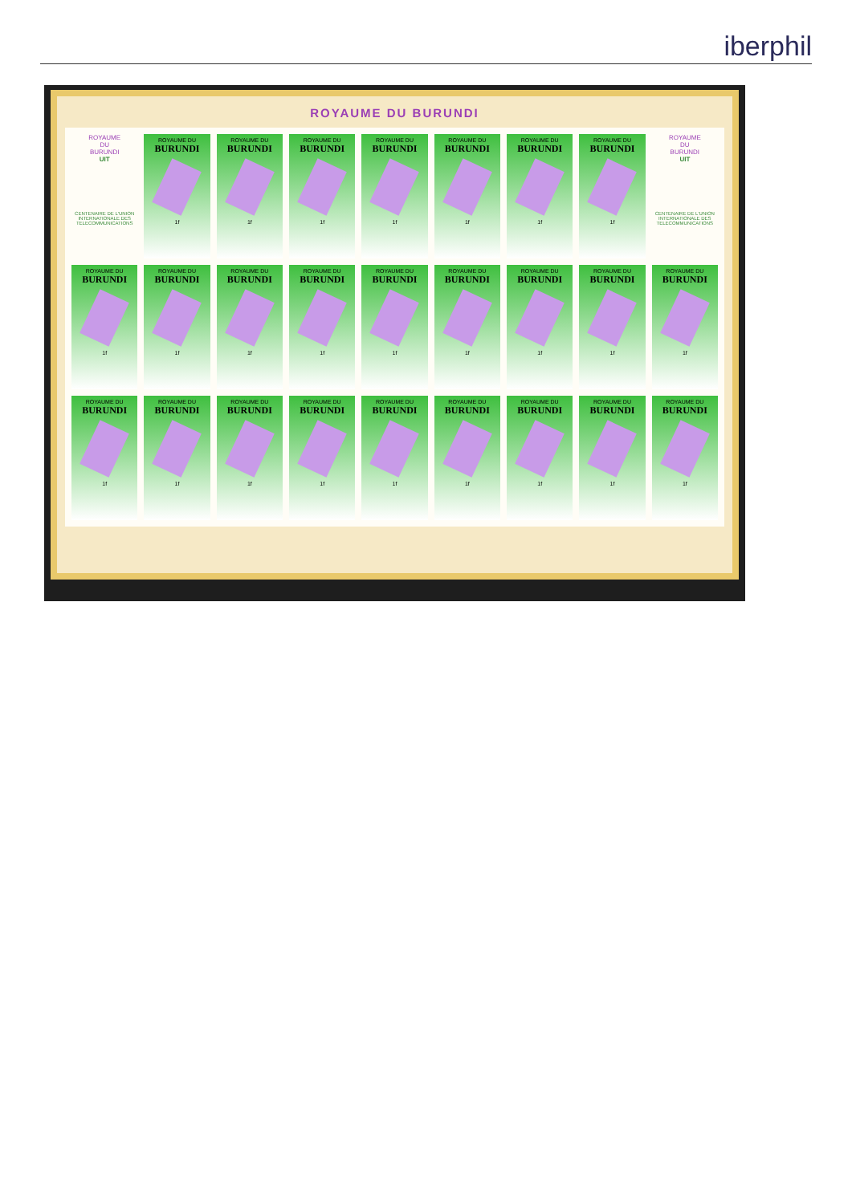iberphil
ROYAUME DU BURUNDI
ROYAUME
DU
BURUNDI
UIT
CENTENAIRE DE L'UNION INTERNATIONALE DES TELECOMMUNICATIONS
ROYAUME DU
BURUNDI
1f
ROYAUME DU
BURUNDI
1f
ROYAUME DU
BURUNDI
1f
ROYAUME DU
BURUNDI
1f
ROYAUME DU
BURUNDI
1f
ROYAUME DU
BURUNDI
1f
ROYAUME DU
BURUNDI
1f
ROYAUME
DU
BURUNDI
UIT
CENTENAIRE DE L'UNION INTERNATIONALE DES TELECOMMUNICATIONS
ROYAUME DU
BURUNDI
1f
ROYAUME DU
BURUNDI
1f
ROYAUME DU
BURUNDI
1f
ROYAUME DU
BURUNDI
1f
ROYAUME DU
BURUNDI
1f
ROYAUME DU
BURUNDI
1f
ROYAUME DU
BURUNDI
1f
ROYAUME DU
BURUNDI
1f
ROYAUME DU
BURUNDI
1f
ROYAUME DU
BURUNDI
1f
ROYAUME DU
BURUNDI
1f
ROYAUME DU
BURUNDI
1f
ROYAUME DU
BURUNDI
1f
ROYAUME DU
BURUNDI
1f
ROYAUME DU
BURUNDI
1f
ROYAUME DU
BURUNDI
1f
ROYAUME DU
BURUNDI
1f
ROYAUME DU
BURUNDI
1f